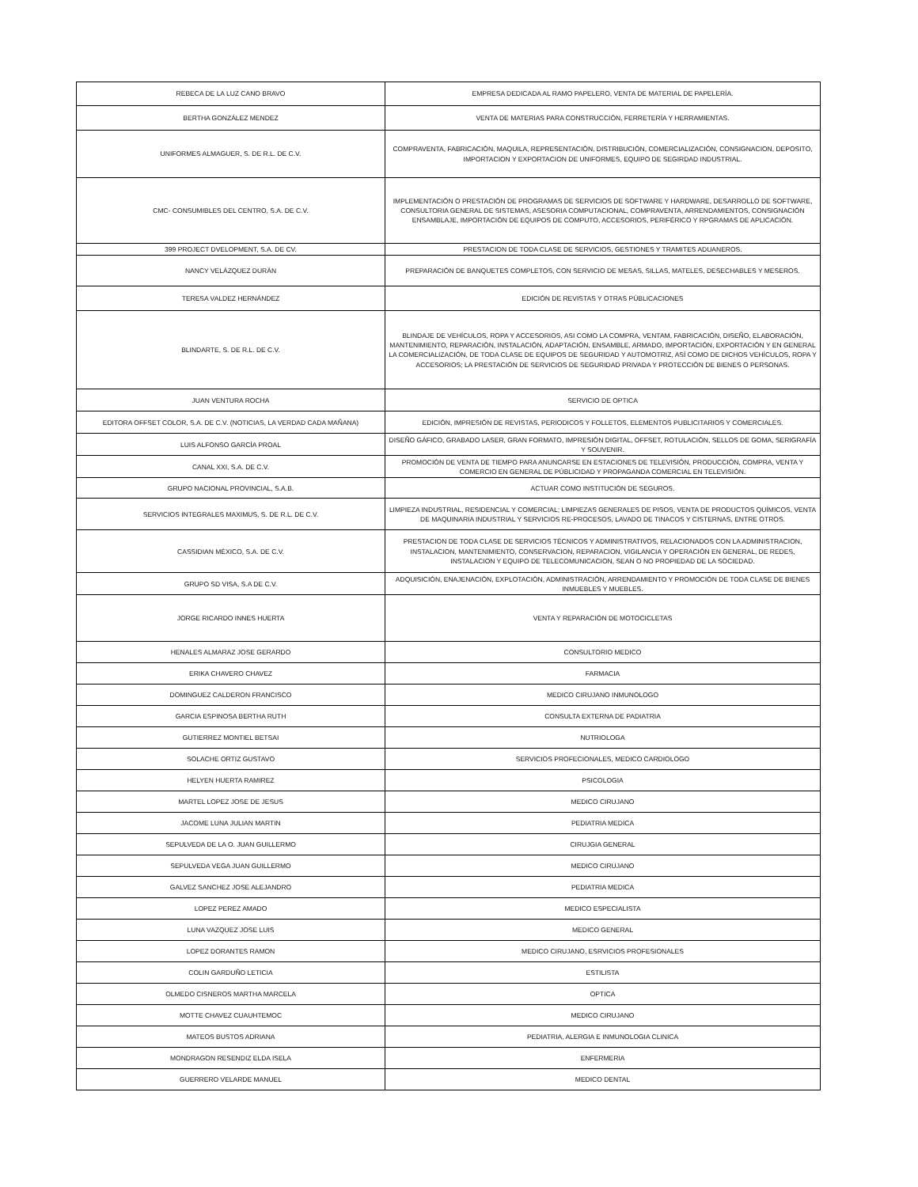| REBECA DE LA LUZ CANO BRAVO | EMPRESA DEDICADA AL RAMO PAPELERO, VENTA DE MATERIAL DE PAPELERÍA. |
| BERTHA GONZÁLEZ MENDEZ | VENTA DE MATERIAS PARA CONSTRUCCIÓN, FERRETERÍA Y HERRAMIENTAS. |
| UNIFORMES ALMAGUER, S. DE R.L. DE C.V. | COMPRAVENTA, FABRICACIÓN, MAQUILA, REPRESENTACIÓN, DISTRIBUCIÓN, COMERCIALIZACIÓN, CONSIGNACION, DEPOSITO, IMPORTACION Y EXPORTACION DE UNIFORMES, EQUIPO DE SEGIRDAD INDUSTRIAL. |
| CMC- CONSUMIBLES DEL CENTRO, S.A. DE C.V. | IMPLEMENTACIÓN O PRESTACIÓN DE PROGRAMAS DE SERVICIOS DE SOFTWARE Y HARDWARE, DESARROLLO DE SOFTWARE, CONSULTORIA GENERAL DE SISTEMAS, ASESORIA COMPUTACIONAL, COMPRAVENTA, ARRENDAMIENTOS, CONSIGNACIÓN ENSAMBLAJE, IMPORTACIÓN DE EQUIPOS DE COMPUTO, ACCESORIOS, PERIFÉRICO Y RPGRAMAS DE APLICACIÓN. |
| 399 PROJECT DVELOPMENT, S.A. DE CV. | PRESTACION DE TODA CLASE DE SERVICIOS, GESTIONES Y TRAMITES ADUANEROS. |
| NANCY VELÁZQUEZ DURÁN | PREPARACIÓN DE BANQUETES COMPLETOS, CON SERVICIO DE MESAS, SILLAS, MATELES, DESECHABLES Y MESEROS. |
| TERESA VALDEZ HERNÁNDEZ | EDICIÓN DE REVISTAS Y OTRAS PÚBLICACIONES |
| BLINDARTE, S. DE R.L. DE C.V. | BLINDAJE DE VEHÍCULOS, ROPA Y ACCESORIOS, ASI COMO LA COMPRA, VENTAM, FABRICACIÓN, DISEÑO, ELABORACIÓN, MANTENIMIENTO, REPARACIÓN, INSTALACIÓN, ADAPTACIÓN, ENSAMBLE, ARMADO, IMPORTACIÓN, EXPORTACIÓN Y EN GENERAL LA COMERCIALIZACIÓN, DE TODA CLASE DE EQUIPOS DE SEGURIDAD Y AUTOMOTRIZ, ASÍ COMO DE DICHOS VEHÍCULOS, ROPA Y ACCESORIOS; LA PRESTACIÓN DE SERVICIOS DE SEGURIDAD PRIVADA Y PROTECCIÓN DE BIENES O PERSONAS. |
| JUAN VENTURA ROCHA | SERVICIO DE OPTICA |
| EDITORA OFFSET COLOR, S.A. DE C.V. (NOTICIAS, LA VERDAD CADA MAÑANA) | EDICIÓN, IMPRESIÓN DE REVISTAS, PERIODICOS Y FOLLETOS, ELEMENTOS PUBLICITARIOS Y COMERCIALES. |
| LUIS ALFONSO GARCÍA PROAL | DISEÑO GÁFICO, GRABADO LASER, GRAN FORMATO, IMPRESIÓN DIGITAL, OFFSET, ROTULACIÓN, SELLOS DE GOMA, SERIGRAFÍA Y SOUVENIR. |
| CANAL XXI, S.A. DE C.V. | PROMOCIÓN DE VENTA DE TIEMPO PARA ANUNCARSE EN ESTACIONES DE TELEVISIÓN, PRODUCCIÓN, COMPRA, VENTA Y COMERCIO EN GENERAL DE PÚBLICIDAD Y PROPAGANDA COMERCIAL EN TELEVISIÓN. |
| GRUPO NACIONAL PROVINCIAL, S.A.B. | ACTUAR COMO INSTITUCIÓN DE SEGUROS. |
| SERVICIOS INTEGRALES MAXIMUS, S. DE R.L. DE C.V. | LIMPIEZA INDUSTRIAL, RESIDENCIAL Y COMERCIAL; LIMPIEZAS GENERALES DE PISOS, VENTA DE PRODUCTOS QUÍMICOS, VENTA DE MAQUINARIA INDUSTRIAL Y SERVICIOS RE-PROCESOS, LAVADO DE TINACOS Y CISTERNAS, ENTRE OTROS. |
| CASSIDIAN MÉXICO, S.A. DE C.V. | PRESTACION DE TODA CLASE DE SERVICIOS TÉCNICOS Y ADMINISTRATIVOS, RELACIONADOS CON LA ADMINISTRACION, INSTALACION, MANTENIMIENTO, CONSERVACION, REPARACION, VIGILANCIA Y OPERACIÓN EN GENERAL, DE REDES, INSTALACION Y EQUIPO DE TELECOMUNICACION, SEAN O NO PROPIEDAD DE LA SOCIEDAD. |
| GRUPO SD VISA, S.A DE C.V. | ADQUISICIÓN, ENAJENACIÓN, EXPLOTACIÓN, ADMINISTRACIÓN, ARRENDAMIENTO Y PROMOCIÓN DE TODA CLASE DE BIENES INMUEBLES Y MUEBLES. |
| JORGE RICARDO INNES HUERTA | VENTA Y REPARACIÓN DE MOTOCICLETAS |
| HENALES ALMARAZ JOSE GERARDO | CONSULTORIO MEDICO |
| ERIKA CHAVERO CHAVEZ | FARMACIA |
| DOMINGUEZ CALDERON FRANCISCO | MEDICO CIRUJANO INMUNOLOGO |
| GARCIA ESPINOSA BERTHA RUTH | CONSULTA EXTERNA DE PADIATRIA |
| GUTIERREZ MONTIEL BETSAI | NUTRIOLOGA |
| SOLACHE ORTIZ GUSTAVO | SERVICIOS PROFECIONALES, MEDICO CARDIOLOGO |
| HELYEN HUERTA RAMIREZ | PSICOLOGIA |
| MARTEL LOPEZ JOSE DE JESUS | MEDICO CIRUJANO |
| JACOME LUNA JULIAN MARTIN | PEDIATRIA MEDICA |
| SEPULVEDA DE LA O. JUAN GUILLERMO | CIRUJGIA GENERAL |
| SEPULVEDA VEGA JUAN GUILLERMO | MEDICO CIRUJANO |
| GALVEZ SANCHEZ JOSE ALEJANDRO | PEDIATRIA MEDICA |
| LOPEZ PEREZ AMADO | MEDICO ESPECIALISTA |
| LUNA VAZQUEZ JOSE LUIS | MEDICO GENERAL |
| LOPEZ DORANTES RAMON | MEDICO CIRUJANO, ESRVICIOS PROFESIONALES |
| COLIN GARDUÑO LETICIA | ESTILISTA |
| OLMEDO CISNEROS MARTHA MARCELA | OPTICA |
| MOTTE CHAVEZ CUAUHTEMOC | MEDICO CIRUJANO |
| MATEOS BUSTOS ADRIANA | PEDIATRIA, ALERGIA E INMUNOLOGIA CLINICA |
| MONDRAGON RESENDIZ ELDA ISELA | ENFERMERIA |
| GUERRERO VELARDE MANUEL | MEDICO DENTAL |